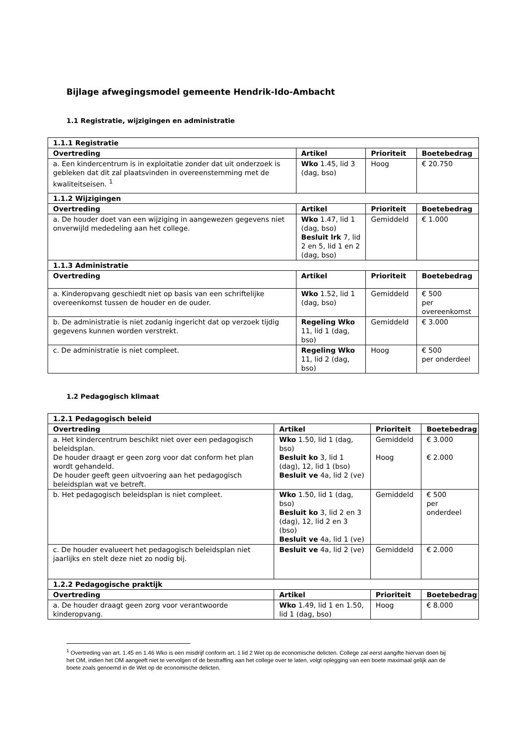Bijlage afwegingsmodel gemeente Hendrik-Ido-Ambacht
1.1 Registratie, wijzigingen en administratie
| 1.1.1 Registratie | | | |
| Overtreding | Artikel | Prioriteit | Boetebedrag |
| a. Een kindercentrum is in exploitatie zonder dat uit onderzoek is gebleken dat dit zal plaatsvinden in overeenstemming met de kwaliteitseisen. <sup>1</sup> | Wko 1.45, lid 3 (dag, bso) | Hoog | € 20.750 |
| 1.1.2 Wijzigingen | | | |
| Overtreding | Artikel | Prioriteit | Boetebedrag |
| a. De houder doet van een wijziging in aangewezen gegevens niet onverwijld mededeling aan het college. | Wko 1.47, lid 1 (dag, bso) Besluit lrk 7, lid 2 en 5, lid 1 en 2 (dag, bso) | Gemiddeld | € 1.000 |
| 1.1.3 Administratie | | | |
| Overtreding | Artikel | Prioriteit | Boetebedrag |
| a. Kinderopvang geschiedt niet op basis van een schriftelijke overeenkomst tussen de houder en de ouder. | Wko 1.52, lid 1 (dag, bso) | Gemiddeld | € 500 per overeenkomst |
| b. De administratie is niet zodanig ingericht dat op verzoek tijdig gegevens kunnen worden verstrekt. | Regeling Wko 11, lid 1 (dag, bso) | Gemiddeld | € 3.000 |
| c. De administratie is niet compleet. | Regeling Wko 11, lid 2 (dag, bso) | Hoog | € 500 per onderdeel |
1.2 Pedagogisch klimaat
| 1.2.1 Pedagogisch beleid | | | |
| Overtreding | Artikel | Prioriteit | Boetebedrag |
| a. Het kindercentrum beschikt niet over een pedagogisch beleidsplan. De houder draagt er geen zorg voor dat conform het plan wordt gehandeld. De houder geeft geen uitvoering aan het pedagogisch beleidsplan wat ve betreft. | Wko 1.50, lid 1 (dag, bso) Besluit ko 3, lid 1 (dag), 12, lid 1 (bso) Besluit ve 4a, lid 2 (ve) | Gemiddeld Hoog | € 3.000 € 2.000 |
| b. Het pedagogisch beleidsplan is niet compleet. | Wko 1.50, lid 1 (dag, bso) Besluit ko 3, lid 2 en 3 (dag), 12, lid 2 en 3 (bso) Besluit ve 4a, lid 1 (ve) | Gemiddeld | € 500 per onderdeel |
| c. De houder evalueert het pedagogisch beleidsplan niet jaarlijks en stelt deze niet zo nodig bij. | Besluit ve 4a, lid 2 (ve) | Gemiddeld | € 2.000 |
| 1.2.2 Pedagogische praktijk | | | |
| Overtreding | Artikel | Prioriteit | Boetebedrag |
| a. De houder draagt geen zorg voor verantwoorde kinderopvang. | Wko 1.49, lid 1 en 1.50, lid 1 (dag, bso) | Hoog | € 8.000 |
<sup>1</sup> Overtreding van art. 1.45 en 1.46 Wko is een misdrijf conform art. 1 lid 2 Wet op de economische delicten. College zal eerst aangifte hiervan doen bij het OM, indien het OM aangeeft niet te vervolgen of de bestraffing aan het college over te laten, volgt oplegging van een boete maximaal gelijk aan de boete zoals genoemd in de Wet op de economische delicten.